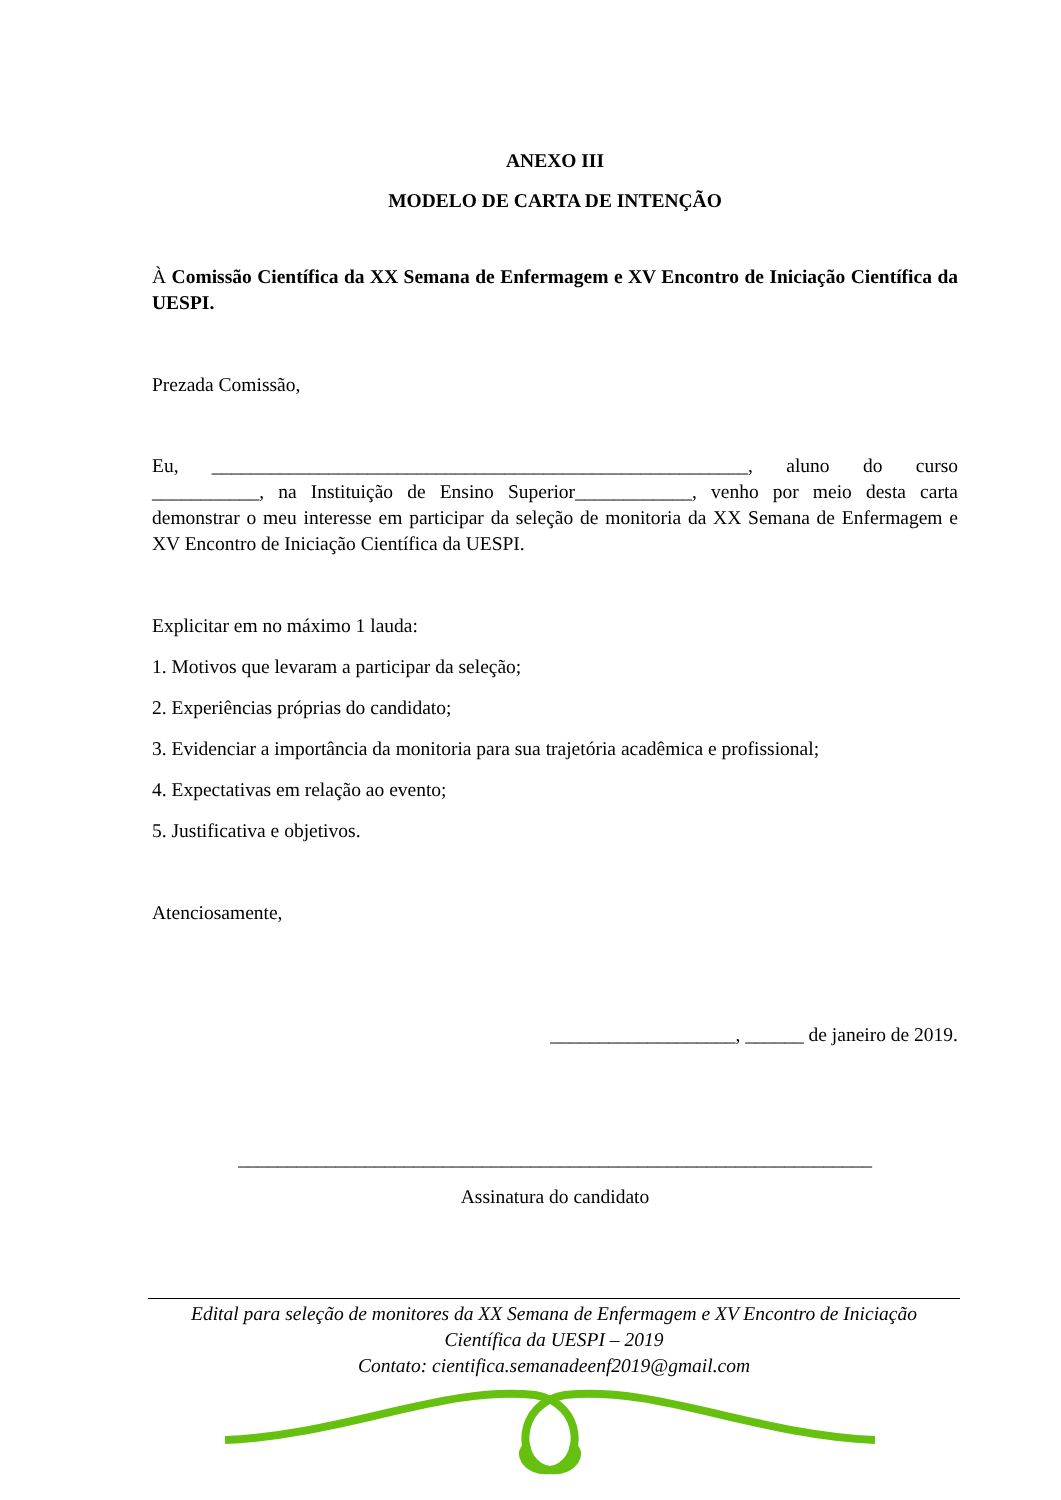ANEXO III
MODELO DE CARTA DE INTENÇÃO
À Comissão Científica da XX Semana de Enfermagem e XV Encontro de Iniciação Científica da UESPI.
Prezada Comissão,
Eu, _______________________________________________________, aluno do curso ___________, na Instituição de Ensino Superior____________, venho por meio desta carta demonstrar o meu interesse em participar da seleção de monitoria da XX Semana de Enfermagem e XV Encontro de Iniciação Científica da UESPI.
Explicitar em no máximo 1 lauda:
1. Motivos que levaram a participar da seleção;
2. Experiências próprias do candidato;
3. Evidenciar a importância da monitoria para sua trajetória acadêmica e profissional;
4. Expectativas em relação ao evento;
5. Justificativa e objetivos.
Atenciosamente,
___________________, ______ de janeiro de 2019.
_________________________________________________________________
Assinatura do candidato
Edital para seleção de monitores da XX Semana de Enfermagem e XV Encontro de Iniciação
Científica da UESPI – 2019
Contato: cientifica.semanadeenf2019@gmail.com